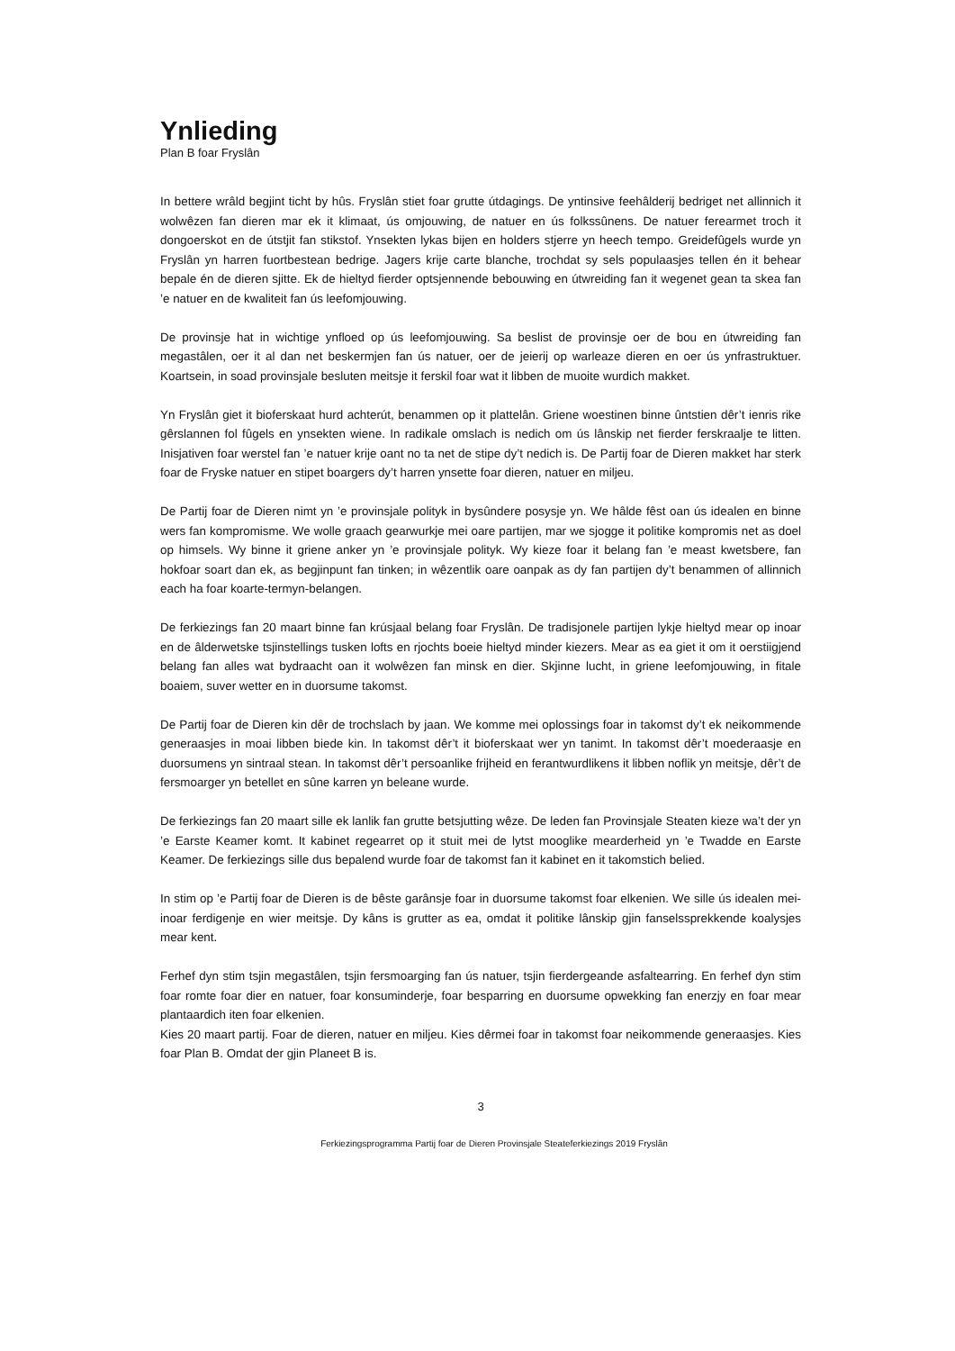Ynlieding
Plan B foar Fryslân
In bettere wrâld begjint ticht by hûs. Fryslân stiet foar grutte útdagings. De yntinsive feehâlderij bedriget net allinnich it wolwêzen fan dieren mar ek it klimaat, ús omjouwing, de natuer en ús folkssûnens. De natuer ferearmet troch it dongoerskot en de útstjit fan stikstof. Ynsekten lykas bijen en holders stjerre yn heech tempo. Greidefûgels wurde yn Fryslân yn harren fuortbestean bedrige. Jagers krije carte blanche, trochdat sy sels populaasjes tellen én it behear bepale én de dieren sjitte. Ek de hieltyd fierder optsjennende bebouwing en útwreiding fan it wegenet gean ta skea fan ’e natuer en de kwaliteit fan ús leefomjouwing.
De provinsje hat in wichtige ynfloed op ús leefomjouwing. Sa beslist de provinsje oer de bou en útwreiding fan megastâlen, oer it al dan net beskermjen fan ús natuer, oer de jeierij op warleaze dieren en oer ús ynfrastruktuer. Koartsein, in soad provinsjale besluten meitsje it ferskil foar wat it libben de muoite wurdich makket.
Yn Fryslân giet it bioferskaat hurd achterút, benammen op it plattelân. Griene woestinen binne ûntstien dêr’t ienris rike gêrslannen fol fûgels en ynsekten wiene. In radikale omslach is nedich om ús lânskip net fierder ferskraalje te litten. Inisjativen foar werstel fan ’e natuer krije oant no ta net de stipe dy’t nedich is. De Partij foar de Dieren makket har sterk foar de Fryske natuer en stipet boargers dy’t harren ynsette foar dieren, natuer en miljeu.
De Partij foar de Dieren nimt yn ’e provinsjale polityk in bysûndere posysje yn. We hâlde fêst oan ús idealen en binne wers fan kompromisme. We wolle graach gearwurkje mei oare partijen, mar we sjogge it politike kompromis net as doel op himsels. Wy binne it griene anker yn ’e provinsjale polityk. Wy kieze foar it belang fan ’e meast kwetsbere, fan hokfoar soart dan ek, as begjinpunt fan tinken; in wêzentlik oare oanpak as dy fan partijen dy’t benammen of allinnich each ha foar koarte-termyn-belangen.
De ferkiezings fan 20 maart binne fan krúsjaal belang foar Fryslân. De tradisjonele partijen lykje hieltyd mear op inoar en de âlderwetske tsjinstellings tusken lofts en rjochts boeie hieltyd minder kiezers. Mear as ea giet it om it oerstiigjend belang fan alles wat bydraacht oan it wolwêzen fan minsk en dier. Skjinne lucht, in griene leefomjouwing, in fitale boaiem, suver wetter en in duorsume takomst.
De Partij foar de Dieren kin dêr de trochslach by jaan. We komme mei oplossings foar in takomst dy’t ek neikommende generaasjes in moai libben biede kin. In takomst dêr’t it bioferskaat wer yn tanimt. In takomst dêr’t moederaasje en duorsumens yn sintraal stean. In takomst dêr’t persoanlike frijheid en ferantwurdlikens it libben noflik yn meitsje, dêr’t de fersmoarger yn betellet en sûne karren yn beleane wurde.
De ferkiezings fan 20 maart sille ek lanlik fan grutte betsjutting wêze. De leden fan Provinsjale Steaten kieze wa’t der yn ’e Earste Keamer komt. It kabinet regearret op it stuit mei de lytst mooglike mearderheid yn ’e Twadde en Earste Keamer. De ferkiezings sille dus bepalend wurde foar de takomst fan it kabinet en it takomstich belied.
In stim op ’e Partij foar de Dieren is de bêste garânsje foar in duorsume takomst foar elkenien. We sille ús idealen mei-inoar ferdigenje en wier meitsje. Dy kâns is grutter as ea, omdat it politike lânskip gjin fanselssprekkende koalysjes mear kent.
Ferhef dyn stim tsjin megastâlen, tsjin fersmoarging fan ús natuer, tsjin fierdergeande asfaltearring. En ferhef dyn stim foar romte foar dier en natuer, foar konsuminderje, foar besparring en duorsume opwekking fan enerzjy en foar mear plantaardich iten foar elkenien.
Kies 20 maart partij. Foar de dieren, natuer en miljeu. Kies dêrmei foar in takomst foar neikommende generaasjes. Kies foar Plan B. Omdat der gjin Planeet B is.
3
Ferkiezingsprogramma Partij foar de Dieren Provinsjale Steateferkiezings 2019 Fryslân